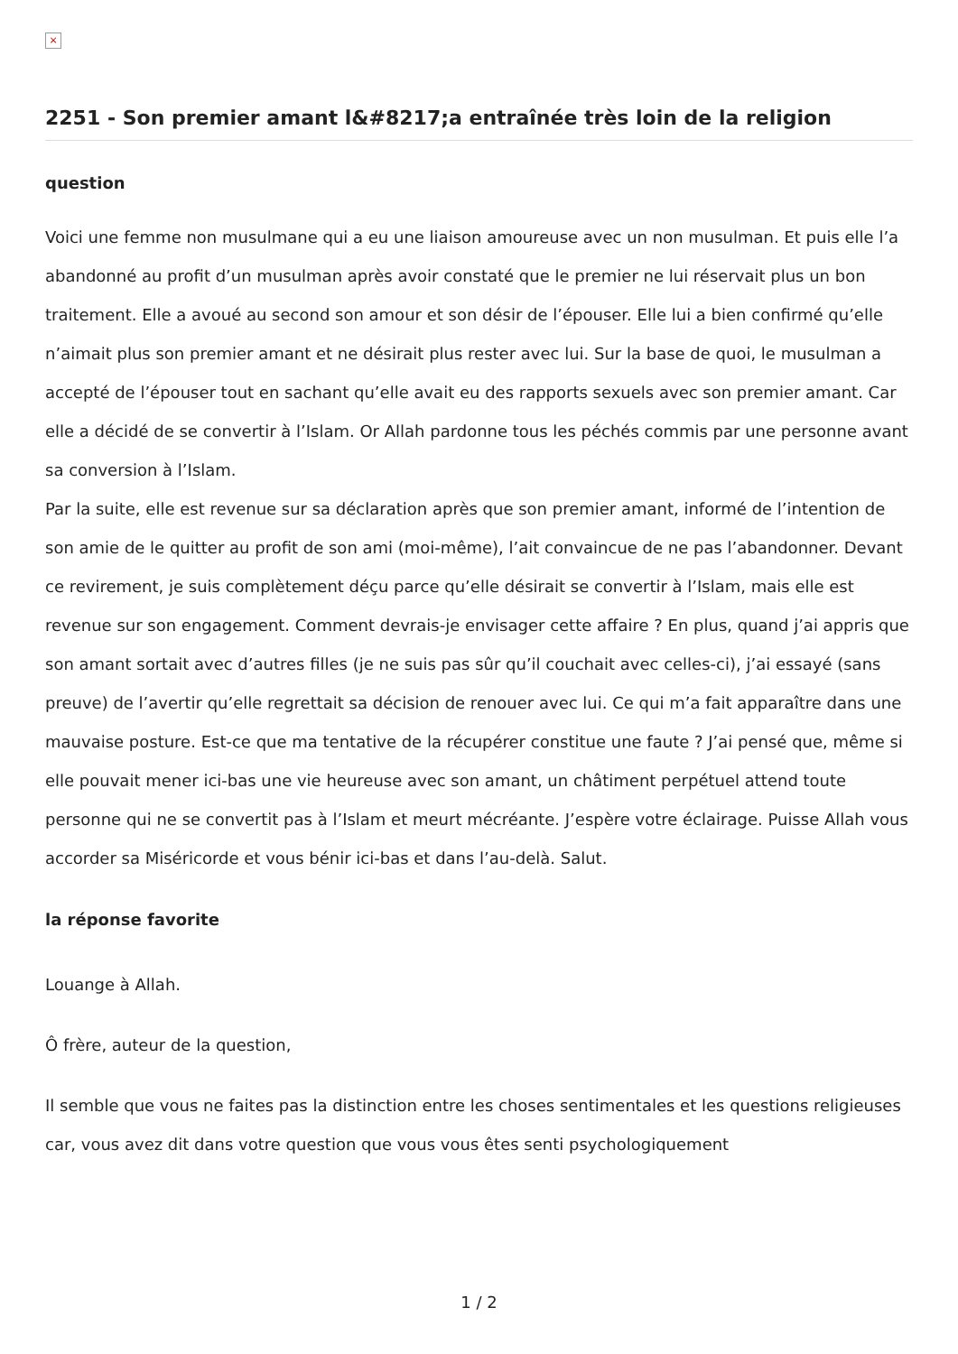×
2251 - Son premier amant l&#8217;a entraînée très loin de la religion
question
Voici une femme non musulmane qui a eu une liaison amoureuse avec un non musulman. Et puis elle l’a abandonné au profit d’un musulman après avoir constaté que le premier ne lui réservait plus un bon traitement. Elle a avoué au second son amour et son désir de l’épouser. Elle lui a bien confirmé qu’elle n’aimait plus son premier amant et ne désirait plus rester avec lui. Sur la base de quoi, le musulman a accepté de l’épouser tout en sachant qu’elle avait eu des rapports sexuels avec son premier amant. Car elle a décidé de se convertir à l’Islam. Or Allah pardonne tous les péchés commis par une personne avant sa conversion à l’Islam.
Par la suite, elle est revenue sur sa déclaration après que son premier amant, informé de l’intention de son amie de le quitter au profit de son ami (moi-même), l’ait convaincue de ne pas l’abandonner. Devant ce revirement, je suis complètement déçu parce qu’elle désirait se convertir à l’Islam, mais elle est revenue sur son engagement. Comment devrais-je envisager cette affaire ? En plus, quand j’ai appris que son amant sortait avec d’autres filles (je ne suis pas sûr qu’il couchait avec celles-ci), j’ai essayé (sans preuve) de l’avertir qu’elle regrettait sa décision de renouer avec lui. Ce qui m’a fait apparaître dans une mauvaise posture. Est-ce que ma tentative de la récupérer constitue une faute ? J’ai pensé que, même si elle pouvait mener ici-bas une vie heureuse avec son amant, un châtiment perpétuel attend toute personne qui ne se convertit pas à l’Islam et meurt mécréante. J’espère votre éclairage. Puisse Allah vous accorder sa Miséricorde et vous bénir ici-bas et dans l’au-delà. Salut.
la réponse favorite
Louange à Allah.
Ô frère, auteur de la question,
Il semble que vous ne faites pas la distinction entre les choses sentimentales et les questions religieuses car, vous avez dit dans votre question que vous vous êtes senti psychologiquement
1 / 2